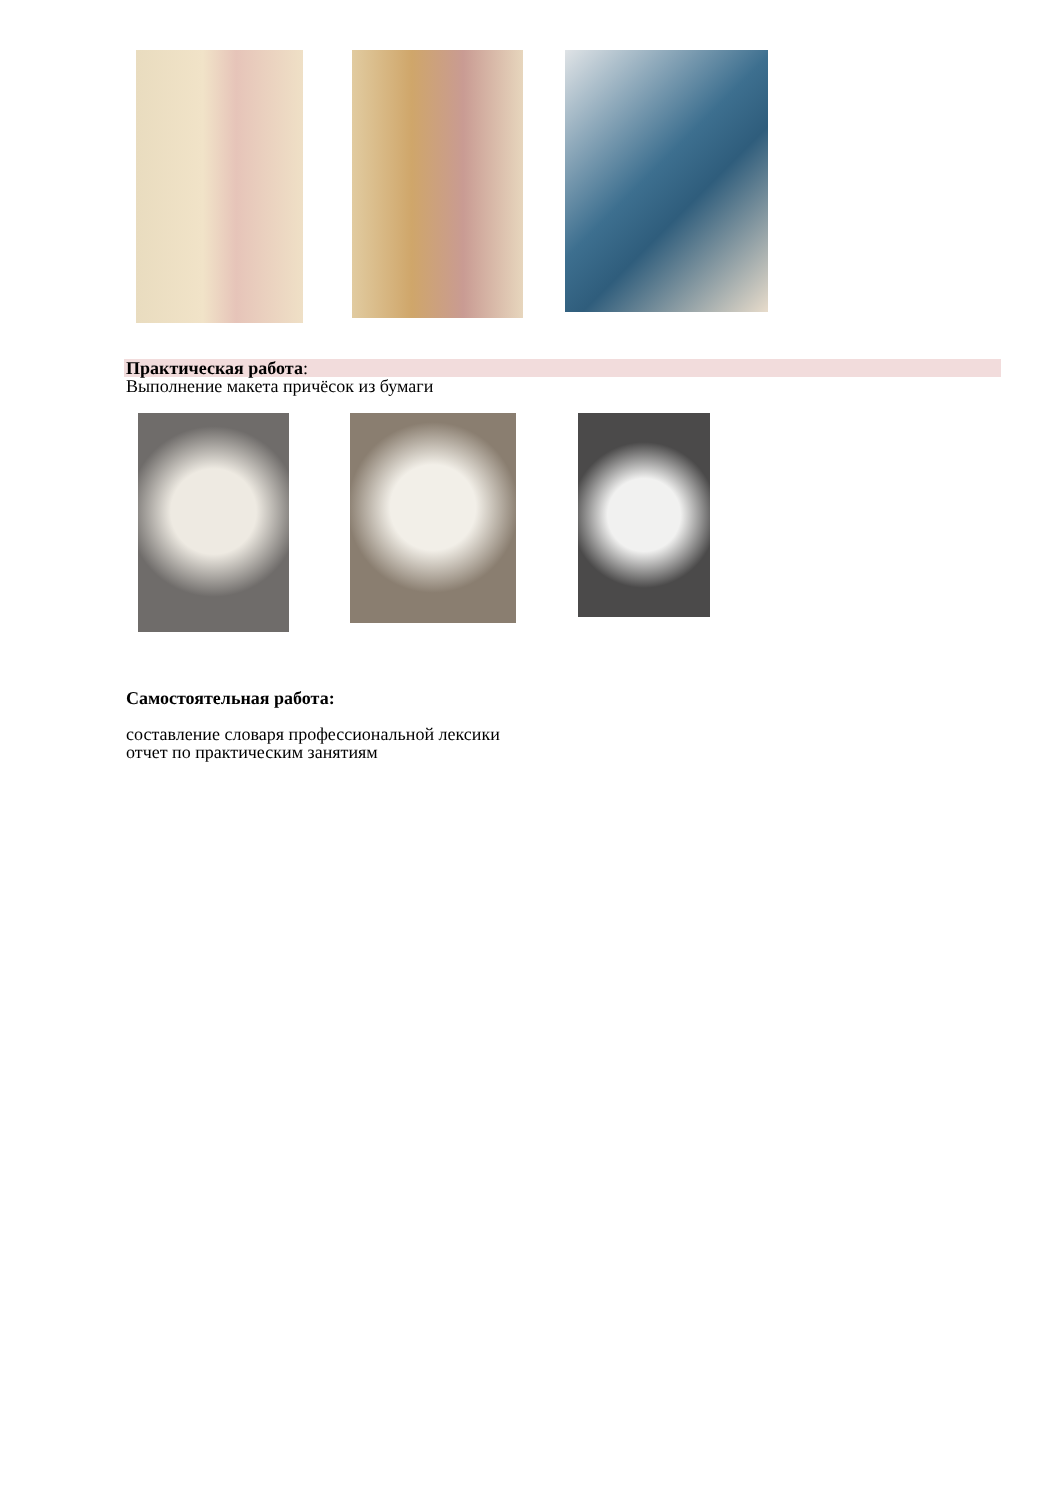Практическая работа:
Выполнение макета причёсок из бумаги
Самостоятельная работа:
составление словаря профессиональной лексики
отчет по практическим занятиям